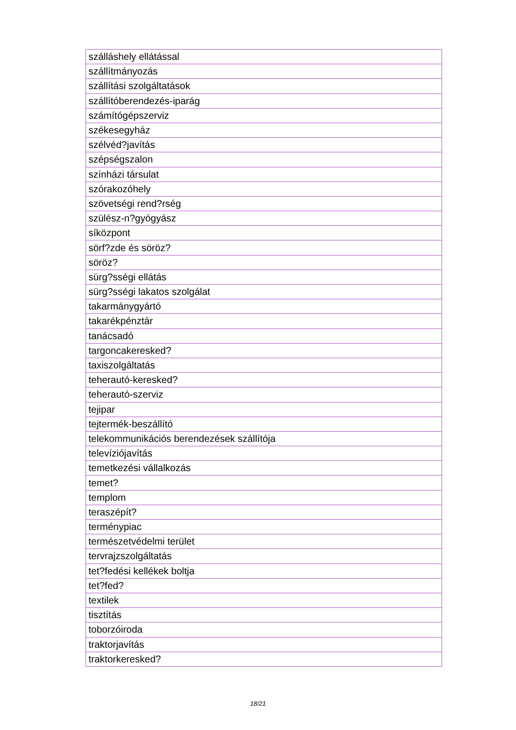| szálláshely ellátással |
| szállítmányozás |
| szállítási szolgáltatások |
| szállítóberendezés-iparág |
| számítógépszerviz |
| székesegyház |
| szélvéd?javítás |
| szépségszalon |
| színházi társulat |
| szórakozóhely |
| szövetségi rend?rség |
| szülész-n?gyógyász |
| síközpont |
| sörf?zde és söröz? |
| söröz? |
| sürg?sségi ellátás |
| sürg?sségi lakatos szolgálat |
| takarmánygyártó |
| takarékpénztár |
| tanácsadó |
| targoncakeresked? |
| taxiszolgáltatás |
| teherautó-keresked? |
| teherautó-szerviz |
| tejipar |
| tejtermék-beszállító |
| telekommunikációs berendezések szállítója |
| televíziójavítás |
| temetkezési vállalkozás |
| temet? |
| templom |
| teraszépít? |
| terménypiac |
| természetvédelmi terület |
| tervrajzszolgáltatás |
| tet?fedési kellékek boltja |
| tet?fed? |
| textilek |
| tisztítás |
| toborzóiroda |
| traktorjavítás |
| traktorkeresked? |
18/21